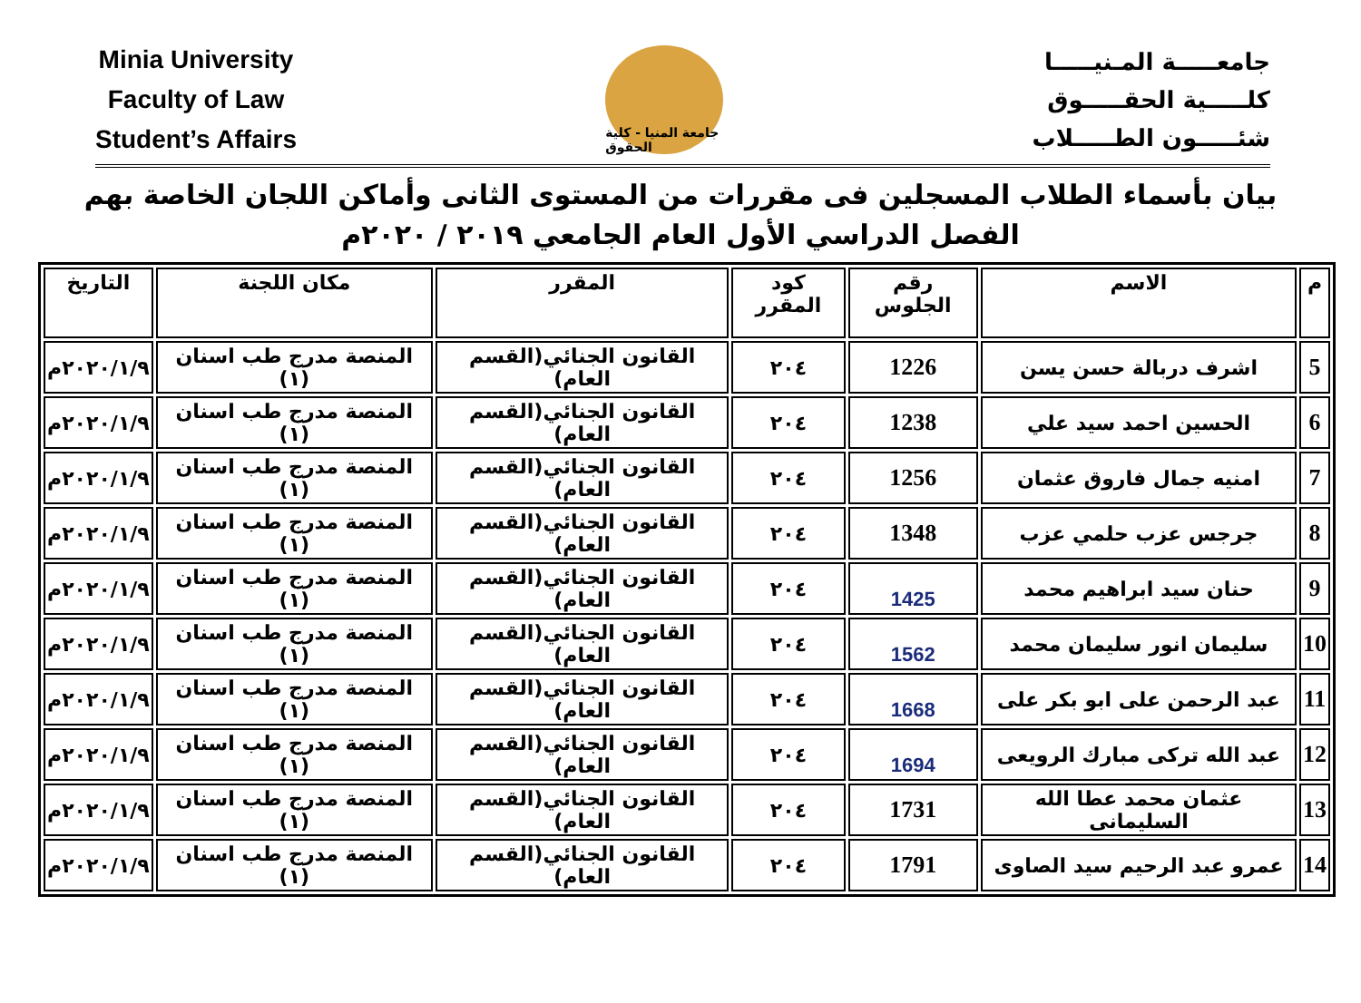Minia University
Faculty of Law
Student’s Affairs
جامعة المنيا - كلية الحقوق
جامعـــــة المـنيـــــا
كلـــــية الحقـــــوق
شئـــــون الطـــــلاب
بيان بأسماء الطلاب المسجلين فى مقررات من المستوى الثانى وأماكن اللجان الخاصة بهم
الفصل الدراسي الأول العام الجامعي ٢٠١٩ / ٢٠٢٠م
| م | الاسم | رقم الجلوس | كود المقرر | المقرر | مكان اللجنة | التاريخ |
| --- | --- | --- | --- | --- | --- | --- |
| 5 | اشرف دربالة حسن يسن | 1226 | ٢٠٤ | القانون الجنائي(القسم العام) | المنصة مدرج طب اسنان (١) | ٢٠٢٠/١/٩م |
| 6 | الحسين احمد سيد علي | 1238 | ٢٠٤ | القانون الجنائي(القسم العام) | المنصة مدرج طب اسنان (١) | ٢٠٢٠/١/٩م |
| 7 | امنيه جمال فاروق عثمان | 1256 | ٢٠٤ | القانون الجنائي(القسم العام) | المنصة مدرج طب اسنان (١) | ٢٠٢٠/١/٩م |
| 8 | جرجس عزب حلمي عزب | 1348 | ٢٠٤ | القانون الجنائي(القسم العام) | المنصة مدرج طب اسنان (١) | ٢٠٢٠/١/٩م |
| 9 | حنان سيد ابراهيم محمد | 1425 | ٢٠٤ | القانون الجنائي(القسم العام) | المنصة مدرج طب اسنان (١) | ٢٠٢٠/١/٩م |
| 10 | سليمان انور سليمان محمد | 1562 | ٢٠٤ | القانون الجنائي(القسم العام) | المنصة مدرج طب اسنان (١) | ٢٠٢٠/١/٩م |
| 11 | عبد الرحمن على ابو بكر على | 1668 | ٢٠٤ | القانون الجنائي(القسم العام) | المنصة مدرج طب اسنان (١) | ٢٠٢٠/١/٩م |
| 12 | عبد الله تركى مبارك الرويعى | 1694 | ٢٠٤ | القانون الجنائي(القسم العام) | المنصة مدرج طب اسنان (١) | ٢٠٢٠/١/٩م |
| 13 | عثمان محمد عطا الله السليمانى | 1731 | ٢٠٤ | القانون الجنائي(القسم العام) | المنصة مدرج طب اسنان (١) | ٢٠٢٠/١/٩م |
| 14 | عمرو عبد الرحيم سيد الصاوى | 1791 | ٢٠٤ | القانون الجنائي(القسم العام) | المنصة مدرج طب اسنان (١) | ٢٠٢٠/١/٩م |